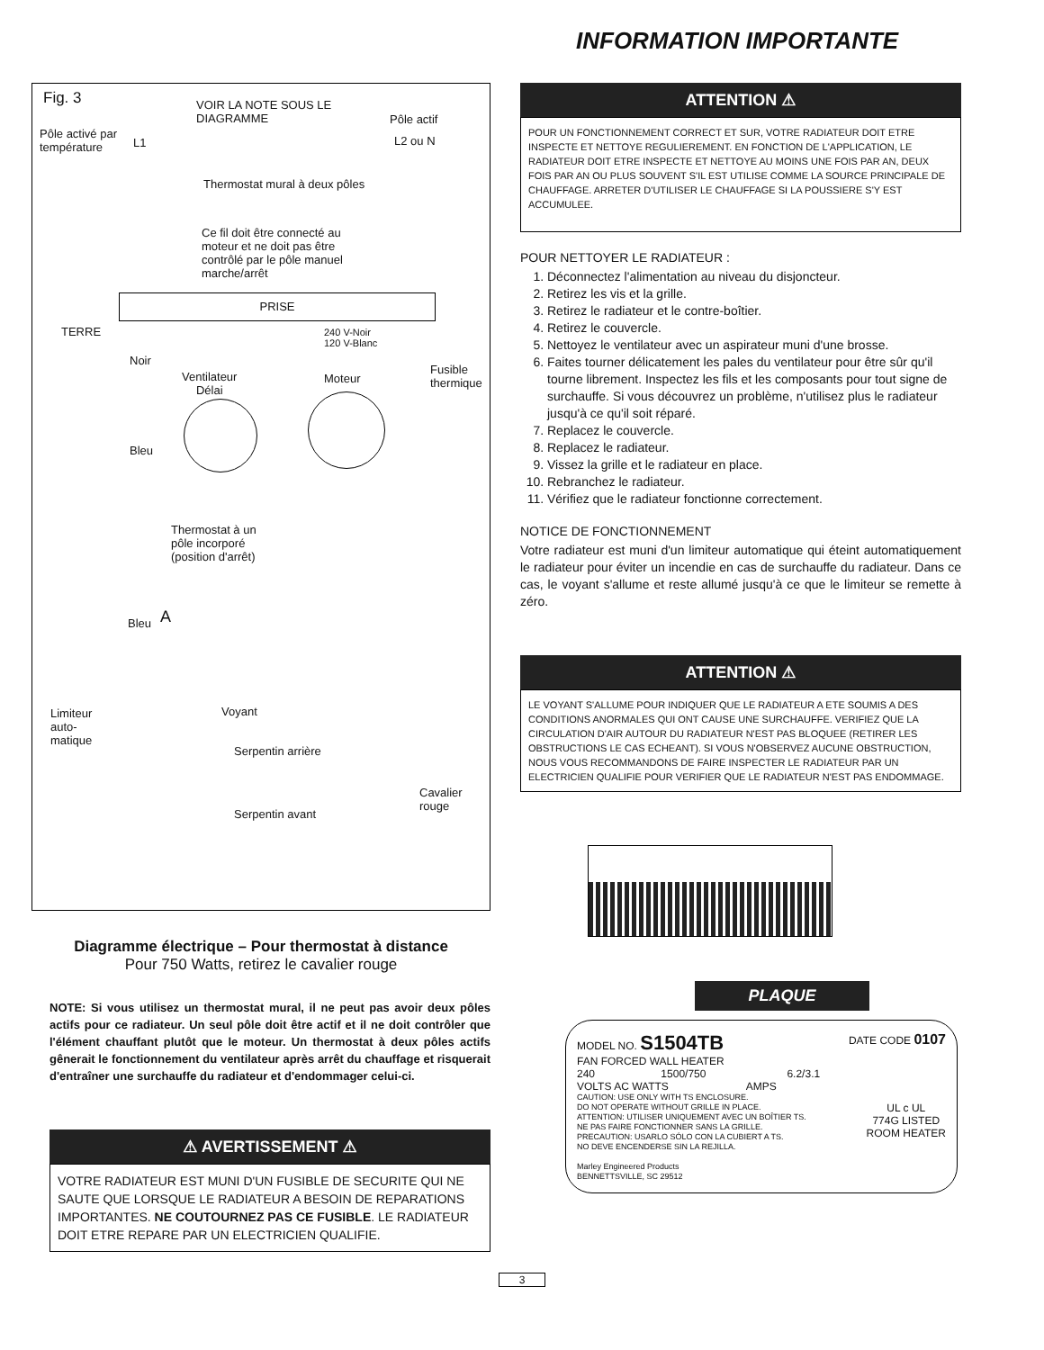INFORMATION IMPORTANTE
Fig. 3
VOIR LA NOTE SOUS LE
DIAGRAMME
Pôle actif
Pôle activé par
température
L1 L2 ou N
Thermostat mural à deux pôles
Ce fil doit être connecté au
moteur et ne doit pas être
contrôlé par le pôle manuel
marche/arrêt
PRISE
TERRE
240 V-Noir
120 V-Blanc
Noir
Ventilateur
Délai
Moteur
Fusible
thermique
Bleu
Thermostat à un
pôle incorporé
(position d'arrêt)
Bleu A
Limiteur
auto-
matique
Voyant
Serpentin arrière
Serpentin avant
Cavalier
rouge
Diagramme électrique – Pour thermostat à distance
Pour 750 Watts, retirez le cavalier rouge
NOTE: Si vous utilisez un thermostat mural, il ne peut pas avoir deux pôles actifs pour ce radiateur. Un seul pôle doit être actif et il ne doit contrôler que l'élément chauffant plutôt que le moteur. Un thermostat à deux pôles actifs gênerait le fonctionnement du ventilateur après arrêt du chauffage et risquerait d'entraîner une surchauffe du radiateur et d'endommager celui-ci.
⚠ AVERTISSEMENT ⚠
VOTRE RADIATEUR EST MUNI D'UN FUSIBLE DE SECURITE QUI NE SAUTE QUE LORSQUE LE RADIATEUR A BESOIN DE REPARATIONS IMPORTANTES. NE COUTOURNEZ PAS CE FUSIBLE. LE RADIATEUR DOIT ETRE REPARE PAR UN ELECTRICIEN QUALIFIE.
ATTENTION ⚠
POUR UN FONCTIONNEMENT CORRECT ET SUR, VOTRE RADIATEUR DOIT ETRE INSPECTE ET NETTOYE REGULIEREMENT. EN FONCTION DE L'APPLICATION, LE RADIATEUR DOIT ETRE INSPECTE ET NETTOYE AU MOINS UNE FOIS PAR AN, DEUX FOIS PAR AN OU PLUS SOUVENT S'IL EST UTILISE COMME LA SOURCE PRINCIPALE DE CHAUFFAGE. ARRETER D'UTILISER LE CHAUFFAGE SI LA POUSSIERE S'Y EST ACCUMULEE.
POUR NETTOYER LE RADIATEUR :
1. Déconnectez l'alimentation au niveau du disjoncteur.
2. Retirez les vis et la grille.
3. Retirez le radiateur et le contre-boîtier.
4. Retirez le couvercle.
5. Nettoyez le ventilateur avec un aspirateur muni d'une brosse.
6. Faites tourner délicatement les pales du ventilateur pour être sûr qu'il tourne librement. Inspectez les fils et les composants pour tout signe de surchauffe. Si vous découvrez un problème, n'utilisez plus le radiateur jusqu'à ce qu'il soit réparé.
7. Replacez le couvercle.
8. Replacez le radiateur.
9. Vissez la grille et le radiateur en place.
10. Rebranchez le radiateur.
11. Vérifiez que le radiateur fonctionne correctement.
NOTICE DE FONCTIONNEMENT
Votre radiateur est muni d'un limiteur automatique qui éteint automatiquement le radiateur pour éviter un incendie en cas de surchauffe du radiateur. Dans ce cas, le voyant s'allume et reste allumé jusqu'à ce que le limiteur se remette à zéro.
ATTENTION ⚠
LE VOYANT S'ALLUME POUR INDIQUER QUE LE RADIATEUR A ETE SOUMIS A DES CONDITIONS ANORMALES QUI ONT CAUSE UNE SURCHAUFFE. VERIFIEZ QUE LA CIRCULATION D'AIR AUTOUR DU RADIATEUR N'EST PAS BLOQUEE (RETIRER LES OBSTRUCTIONS LE CAS ECHEANT). SI VOUS N'OBSERVEZ AUCUNE OBSTRUCTION, NOUS VOUS RECOMMANDONS DE FAIRE INSPECTER LE RADIATEUR PAR UN ELECTRICIEN QUALIFIE POUR VERIFIER QUE LE RADIATEUR N'EST PAS ENDOMMAGE.
PLAQUE
MODEL NO. S1504TB DATE CODE 0107
FAN FORCED WALL HEATER
240 1500/750 6.2/3.1
VOLTS AC WATTS AMPS
UL c UL
774G LISTED
ROOM HEATER
CAUTION: USE ONLY WITH TS ENCLOSURE.
DO NOT OPERATE WITHOUT GRILLE IN PLACE.
ATTENTION: UTILISER UNIQUEMENT AVEC UN BOÎTIER TS.
NE PAS FAIRE FONCTIONNER SANS LA GRILLE.
PRECAUTION: USARLO SÓLO CON LA CUBIERT A TS.
NO DEVE ENCENDERSE SIN LA REJILLA.
Marley Engineered Products
BENNETTSVILLE, SC 29512
3